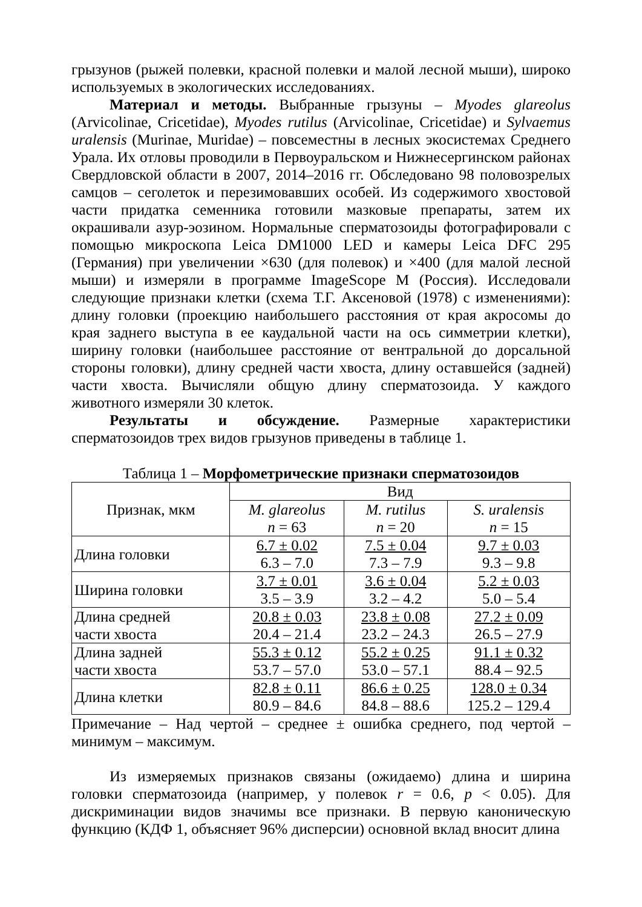грызунов (рыжей полевки, красной полевки и малой лесной мыши), широко используемых в экологических исследованиях.
Материал и методы. Выбранные грызуны – Myodes glareolus (Arvicolinae, Cricetidae), Myodes rutilus (Arvicolinae, Cricetidae) и Sylvaemus uralensis (Murinae, Muridae) – повсеместны в лесных экосистемах Среднего Урала. Их отловы проводили в Первоуральском и Нижнесергинском районах Свердловской области в 2007, 2014–2016 гг. Обследовано 98 половозрелых самцов – сеголеток и перезимовавших особей. Из содержимого хвостовой части придатка семенника готовили мазковые препараты, затем их окрашивали азур-эозином. Нормальные сперматозоиды фотографировали с помощью микроскопа Leica DM1000 LED и камеры Leica DFC 295 (Германия) при увеличении ×630 (для полевок) и ×400 (для малой лесной мыши) и измеряли в программе ImageScope M (Россия). Исследовали следующие признаки клетки (схема Т.Г. Аксеновой (1978) с изменениями): длину головки (проекцию наибольшего расстояния от края акросомы до края заднего выступа в ее каудальной части на ось симметрии клетки), ширину головки (наибольшее расстояние от вентральной до дорсальной стороны головки), длину средней части хвоста, длину оставшейся (задней) части хвоста. Вычисляли общую длину сперматозоида. У каждого животного измеряли 30 клеток.
Результаты и обсуждение. Размерные характеристики сперматозоидов трех видов грызунов приведены в таблице 1.
Таблица 1 – Морфометрические признаки сперматозоидов
| Признак, мкм | Вид | | |
| --- | --- | --- | --- |
| | M. glareolus n = 63 | M. rutilus n = 20 | S. uralensis n = 15 |
| Длина головки | 6.7 ± 0.02 6.3 – 7.0 | 7.5 ± 0.04 7.3 – 7.9 | 9.7 ± 0.03 9.3 – 9.8 |
| Ширина головки | 3.7 ± 0.01 3.5 – 3.9 | 3.6 ± 0.04 3.2 – 4.2 | 5.2 ± 0.03 5.0 – 5.4 |
| Длина средней части хвоста | 20.8 ± 0.03 20.4 – 21.4 | 23.8 ± 0.08 23.2 – 24.3 | 27.2 ± 0.09 26.5 – 27.9 |
| Длина задней части хвоста | 55.3 ± 0.12 53.7 – 57.0 | 55.2 ± 0.25 53.0 – 57.1 | 91.1 ± 0.32 88.4 – 92.5 |
| Длина клетки | 82.8 ± 0.11 80.9 – 84.6 | 86.6 ± 0.25 84.8 – 88.6 | 128.0 ± 0.34 125.2 – 129.4 |
Примечание – Над чертой – среднее ± ошибка среднего, под чертой – минимум – максимум.
Из измеряемых признаков связаны (ожидаемо) длина и ширина головки сперматозоида (например, у полевок r = 0.6, p < 0.05). Для дискриминации видов значимы все признаки. В первую каноническую функцию (КДФ 1, объясняет 96% дисперсии) основной вклад вносит длина